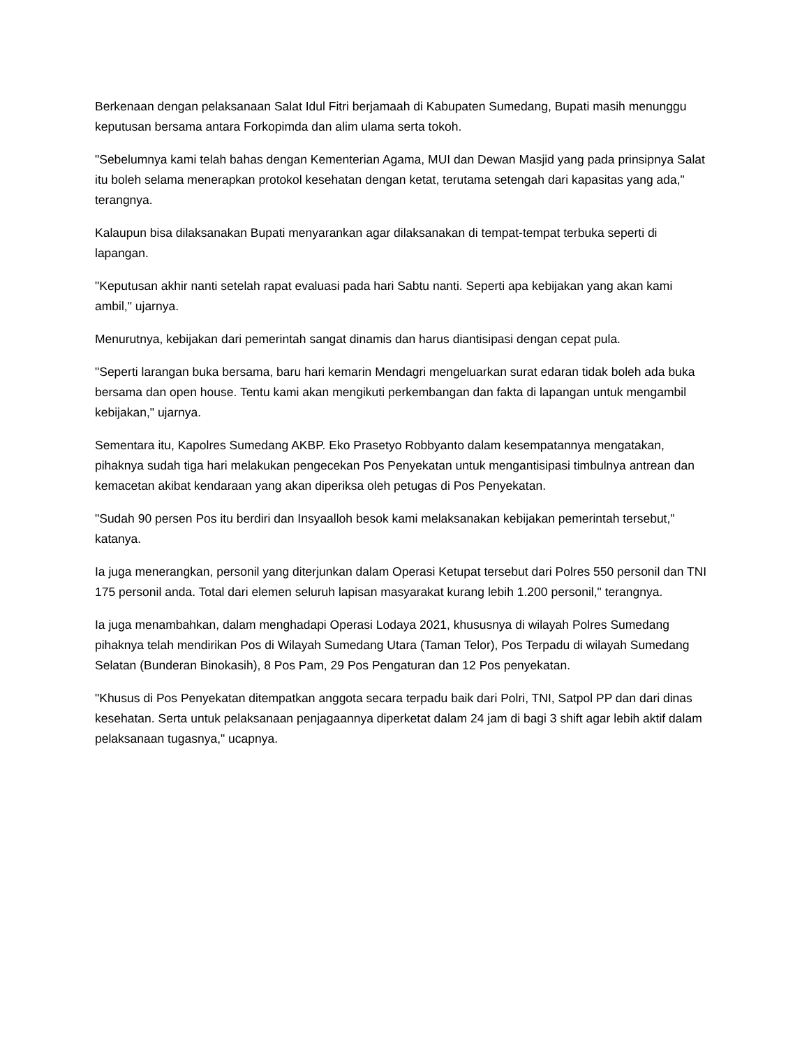Berkenaan dengan pelaksanaan Salat Idul Fitri berjamaah di Kabupaten Sumedang, Bupati masih menunggu keputusan bersama antara Forkopimda dan alim ulama serta tokoh.
"Sebelumnya kami telah bahas dengan Kementerian Agama, MUI dan Dewan Masjid yang pada prinsipnya Salat itu boleh selama menerapkan protokol kesehatan dengan ketat, terutama setengah dari kapasitas yang ada," terangnya.
Kalaupun bisa dilaksanakan Bupati menyarankan agar dilaksanakan di tempat-tempat terbuka seperti di lapangan.
"Keputusan akhir nanti setelah rapat evaluasi pada hari Sabtu nanti. Seperti apa kebijakan yang akan kami ambil," ujarnya.
Menurutnya, kebijakan dari pemerintah sangat dinamis dan harus diantisipasi dengan cepat pula.
"Seperti larangan buka bersama, baru hari kemarin Mendagri mengeluarkan surat edaran tidak boleh ada buka bersama dan open house. Tentu kami akan mengikuti perkembangan dan fakta di lapangan untuk mengambil kebijakan," ujarnya.
Sementara itu, Kapolres Sumedang AKBP. Eko Prasetyo Robbyanto dalam kesempatannya mengatakan, pihaknya sudah tiga hari melakukan pengecekan Pos Penyekatan untuk mengantisipasi timbulnya antrean dan kemacetan akibat kendaraan yang akan diperiksa oleh petugas di Pos Penyekatan.
"Sudah 90 persen Pos itu berdiri dan Insyaalloh besok kami melaksanakan kebijakan pemerintah tersebut," katanya.
Ia juga menerangkan, personil yang diterjunkan dalam Operasi Ketupat tersebut dari Polres 550 personil dan TNI 175 personil anda. Total dari elemen seluruh lapisan masyarakat kurang lebih 1.200 personil," terangnya.
Ia juga menambahkan, dalam menghadapi Operasi Lodaya 2021, khususnya di wilayah Polres Sumedang pihaknya telah mendirikan Pos di Wilayah Sumedang Utara (Taman Telor), Pos Terpadu di wilayah Sumedang Selatan (Bunderan Binokasih), 8 Pos Pam, 29 Pos Pengaturan dan 12 Pos penyekatan.
"Khusus di Pos Penyekatan ditempatkan anggota secara terpadu baik dari Polri, TNI, Satpol PP dan dari dinas kesehatan. Serta untuk pelaksanaan penjagaannya diperketat dalam 24 jam di bagi 3 shift agar lebih aktif dalam pelaksanaan tugasnya," ucapnya.